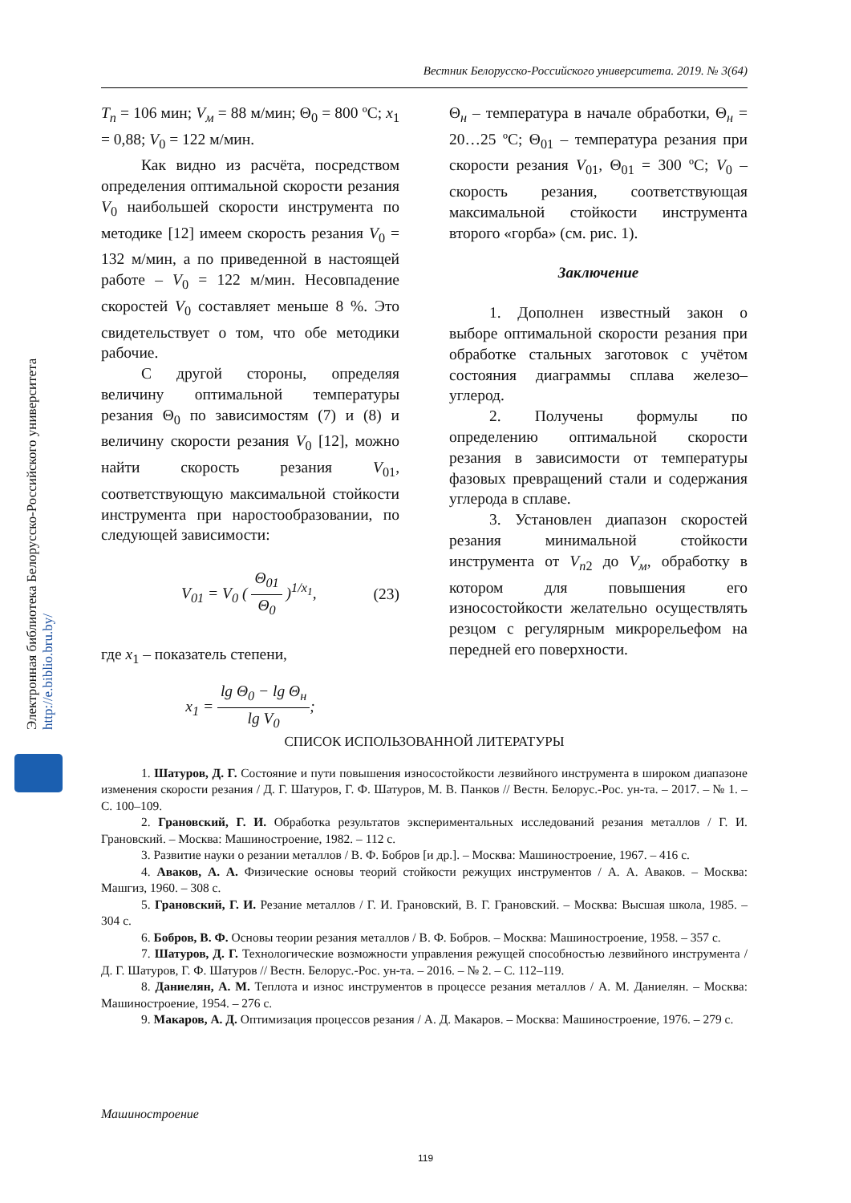Вестник Белорусско-Российского университета. 2019. № 3(64)
Электронная библиотека Белорусско-Российского университета
http://e.biblio.bru.by/
T<sub>п</sub> = 106 мин; V<sub>м</sub> = 88 м/мин; Θ<sub>0</sub> = 800 ºС; x<sub>1</sub> = 0,88; V<sub>0</sub> = 122 м/мин.
Как видно из расчёта, посредством определения оптимальной скорости резания V<sub>0</sub> наибольшей скорости инструмента по методике [12] имеем скорость резания V<sub>0</sub> = 132 м/мин, а по приведенной в настоящей работе – V<sub>0</sub> = 122 м/мин. Несовпадение скоростей V<sub>0</sub> составляет меньше 8 %. Это свидетельствует о том, что обе методики рабочие.
С другой стороны, определяя величину оптимальной температуры резания Θ<sub>0</sub> по зависимостям (7) и (8) и величину скорости резания V<sub>0</sub> [12], можно найти скорость резания V<sub>01</sub>, соответствующую максимальной стойкости инструмента при наростообразовании, по следующей зависимости:
V<sub>01</sub> = V<sub>0</sub> ( Θ<sub>01</sub> Θ<sub>0</sub> )<sup>1/x<sub>1</sub></sup>, (23)
где x<sub>1</sub> – показатель степени,
x<sub>1</sub> = lg Θ<sub>0</sub> − lg Θ<sub>н</sub> lg V<sub>0</sub>;
Θ<sub>н</sub> – температура в начале обработки, Θ<sub>н</sub> = 20…25 ºС; Θ<sub>01</sub> – температура резания при скорости резания V<sub>01</sub>, Θ<sub>01</sub> = 300 ºС; V<sub>0</sub> – скорость резания, соответствующая максимальной стойкости инструмента второго «горба» (см. рис. 1).
Заключение
1. Дополнен известный закон о выборе оптимальной скорости резания при обработке стальных заготовок с учётом состояния диаграммы сплава железо–углерод.
2. Получены формулы по определению оптимальной скорости резания в зависимости от температуры фазовых превращений стали и содержания углерода в сплаве.
3. Установлен диапазон скоростей резания минимальной стойкости инструмента от V<sub>п</sub><sub>2</sub> до V<sub>м</sub>, обработку в котором для повышения его износостойкости желательно осуществлять резцом с регулярным микрорельефом на передней его поверхности.
СПИСОК ИСПОЛЬЗОВАННОЙ ЛИТЕРАТУРЫ
1. Шатуров, Д. Г. Состояние и пути повышения износостойкости лезвийного инструмента в широком диапазоне изменения скорости резания / Д. Г. Шатуров, Г. Ф. Шатуров, М. В. Панков // Вестн. Белорус.-Рос. ун-та. – 2017. – № 1. – С. 100–109.
2. Грановский, Г. И. Обработка результатов экспериментальных исследований резания металлов / Г. И. Грановский. – Москва: Машиностроение, 1982. – 112 с.
3. Развитие науки о резании металлов / В. Ф. Бобров [и др.]. – Москва: Машиностроение, 1967. – 416 с.
4. Аваков, А. А. Физические основы теорий стойкости режущих инструментов / А. А. Аваков. – Москва: Машгиз, 1960. – 308 с.
5. Грановский, Г. И. Резание металлов / Г. И. Грановский, В. Г. Грановский. – Москва: Высшая школа, 1985. – 304 с.
6. Бобров, В. Ф. Основы теории резания металлов / В. Ф. Бобров. – Москва: Машиностроение, 1958. – 357 с.
7. Шатуров, Д. Г. Технологические возможности управления режущей способностью лезвийного инструмента / Д. Г. Шатуров, Г. Ф. Шатуров // Вестн. Белорус.-Рос. ун-та. – 2016. – № 2. – С. 112–119.
8. Даниелян, А. М. Теплота и износ инструментов в процессе резания металлов / А. М. Даниелян. – Москва: Машиностроение, 1954. – 276 с.
9. Макаров, А. Д. Оптимизация процессов резания / А. Д. Макаров. – Москва: Машиностроение, 1976. – 279 с.
Машиностроение
119